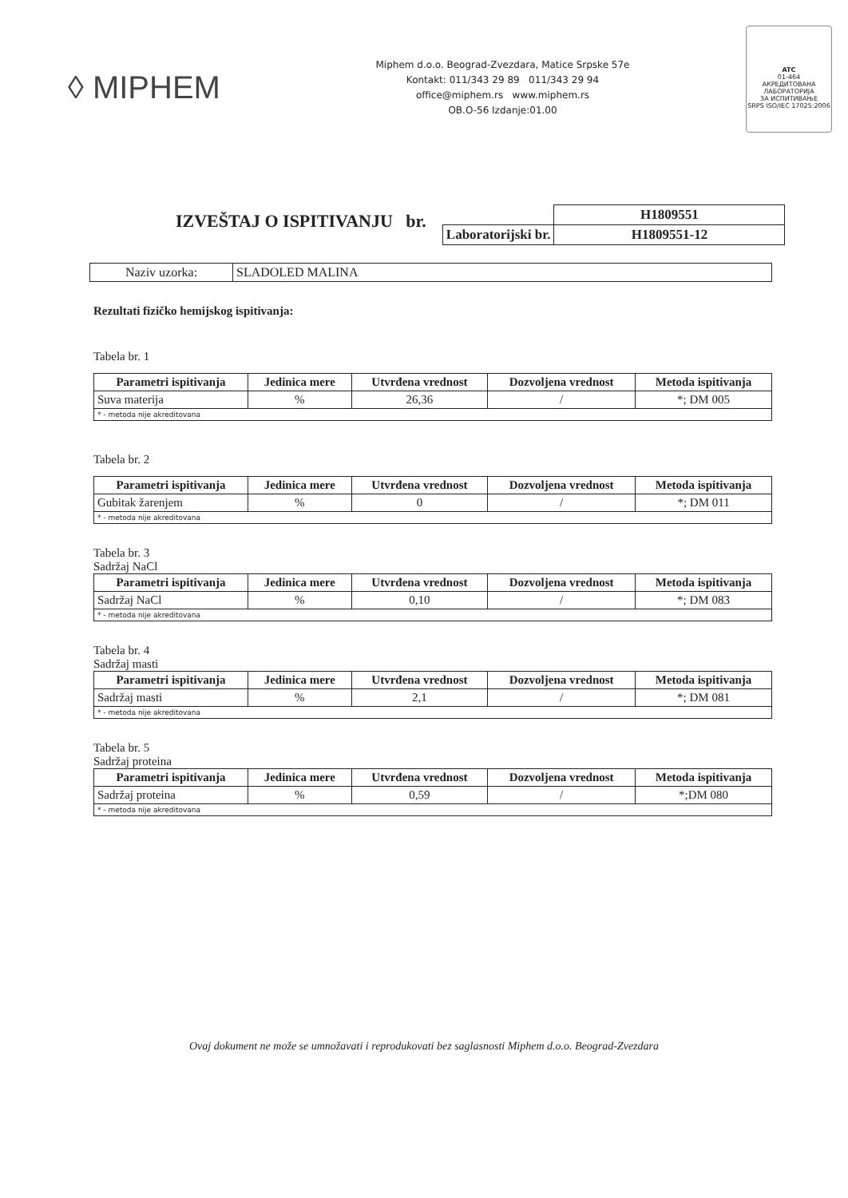◊ MIPHEM
Miphem d.o.o. Beograd-Zvezdara, Matice Srpske 57e
Kontakt: 011/343 29 89 011/343 29 94
office@miphem.rs www.miphem.rs
OB.O-56 Izdanje:01.00
ATC
01-464
АКРЕДИТОВАНА
ЛАБОРАТОРИЈА
ЗА ИСПИТИВАЊЕ
SRPS ISO/IEC 17025:2006
IZVEŠTAJ O ISPITIVANJU br.
| | H1809551 |
| Laboratorijski br. | H1809551-12 |
| Naziv uzorka: | SLADOLED MALINA |
Rezultati fizičko hemijskog ispitivanja:
Tabela br. 1
| Parametri ispitivanja | Jedinica mere | Utvrđena vrednost | Dozvoljena vrednost | Metoda ispitivanja |
| --- | --- | --- | --- | --- |
| Suva materija | % | 26,36 | / | *; DM 005 |
| * - metoda nije akreditovana | | | | |
Tabela br. 2
| Parametri ispitivanja | Jedinica mere | Utvrđena vrednost | Dozvoljena vrednost | Metoda ispitivanja |
| --- | --- | --- | --- | --- |
| Gubitak žarenjem | % | 0 | / | *; DM 011 |
| * - metoda nije akreditovana | | | | |
Tabela br. 3
Sadržaj NaCl
| Parametri ispitivanja | Jedinica mere | Utvrđena vrednost | Dozvoljena vrednost | Metoda ispitivanja |
| --- | --- | --- | --- | --- |
| Sadržaj NaCl | % | 0,10 | / | *; DM 083 |
| * - metoda nije akreditovana | | | | |
Tabela br. 4
Sadržaj masti
| Parametri ispitivanja | Jedinica mere | Utvrđena vrednost | Dozvoljena vrednost | Metoda ispitivanja |
| --- | --- | --- | --- | --- |
| Sadržaj masti | % | 2,1 | / | *; DM 081 |
| * - metoda nije akreditovana | | | | |
Tabela br. 5
Sadržaj proteina
| Parametri ispitivanja | Jedinica mere | Utvrđena vrednost | Dozvoljena vrednost | Metoda ispitivanja |
| --- | --- | --- | --- | --- |
| Sadržaj proteina | % | 0,59 | / | *;DM 080 |
| * - metoda nije akreditovana | | | | |
Ovaj dokument ne može se umnožavati i reprodukovati bez saglasnosti Miphem d.o.o. Beograd-Zvezdara